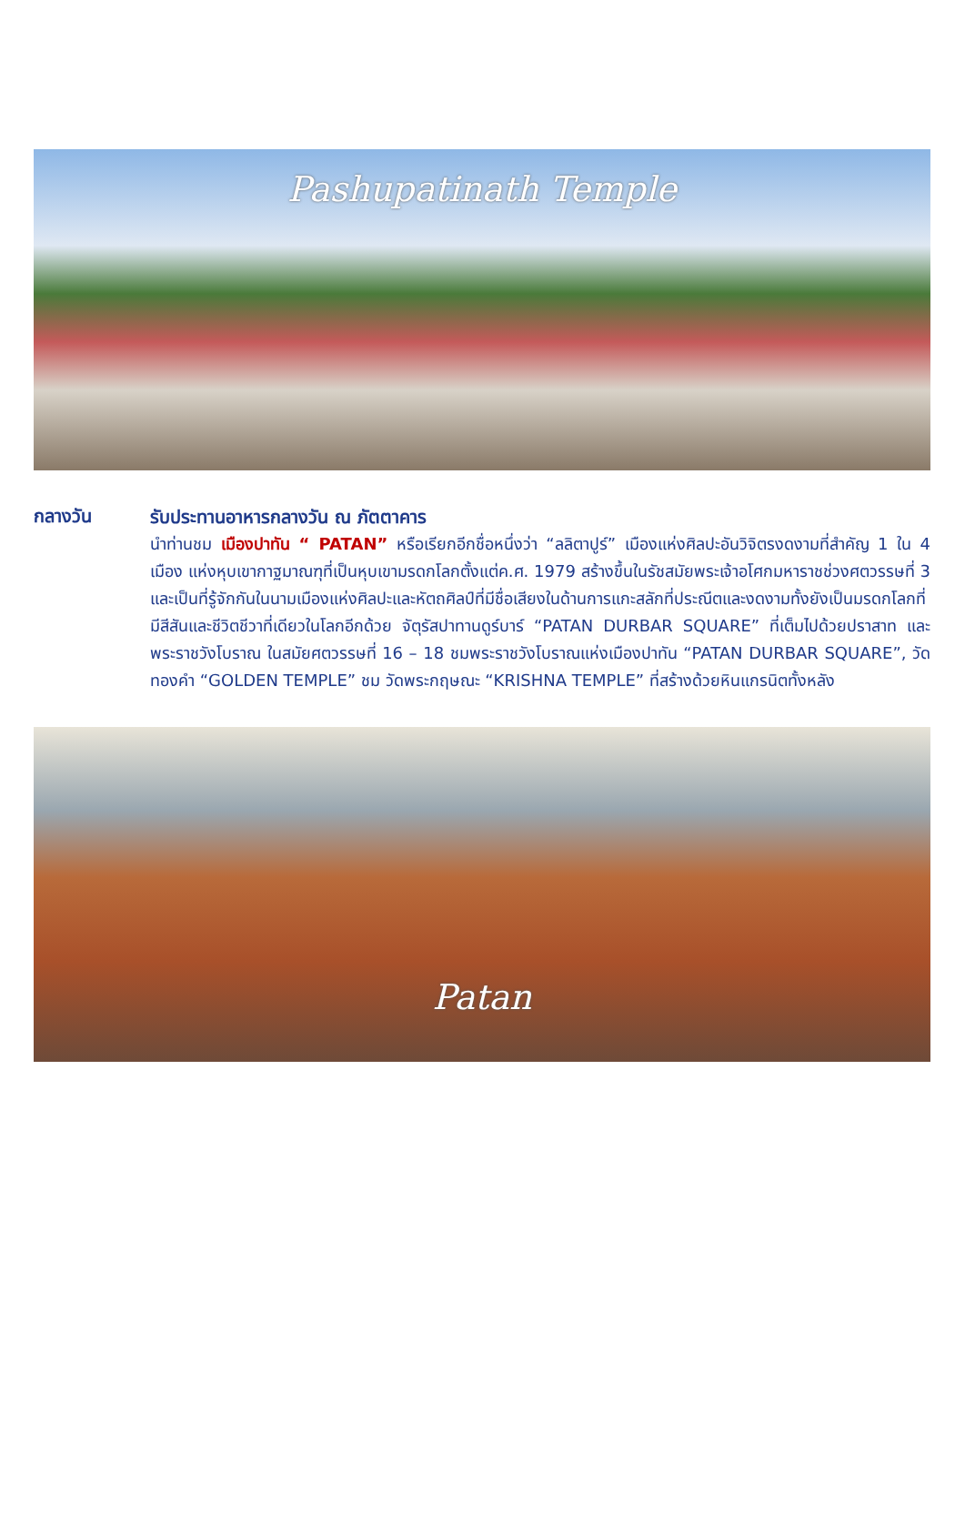Pashupatinath Temple
กลางวัน
รับประทานอาหารกลางวัน ณ ภัตตาคาร
นำท่านชม เมืองปาทัน “ PATAN” หรือเรียกอีกชื่อหนึ่งว่า “ลลิตาปูร์” เมืองแห่งศิลปะอันวิจิตรงดงามที่สำคัญ 1 ใน 4 เมือง แห่งหุบเขากาฐมาณฑุที่เป็นหุบเขามรดกโลกตั้งแต่ค.ศ. 1979 สร้างขึ้นในรัชสมัยพระเจ้าอโศกมหาราชช่วงศตวรรษที่ 3 และเป็นที่รู้จักกันในนามเมืองแห่งศิลปะและหัตถศิลป์ที่มีชื่อเสียงในด้านการแกะสลักที่ประณีตและงดงามทั้งยังเป็นมรดกโลกที่มีสีสันและชีวิตชีวาที่เดียวในโลกอีกด้วย จัตุรัสปาทานดูร์บาร์ “PATAN DURBAR SQUARE” ที่เต็มไปด้วยปราสาท และพระราชวังโบราณ ในสมัยศตวรรษที่ 16 – 18 ชมพระราชวังโบราณแห่งเมืองปาทัน “PATAN DURBAR SQUARE”, วัดทองคำ “GOLDEN TEMPLE” ชม วัดพระกฤษณะ “KRISHNA TEMPLE” ที่สร้างด้วยหินแกรนิตทั้งหลัง
Patan